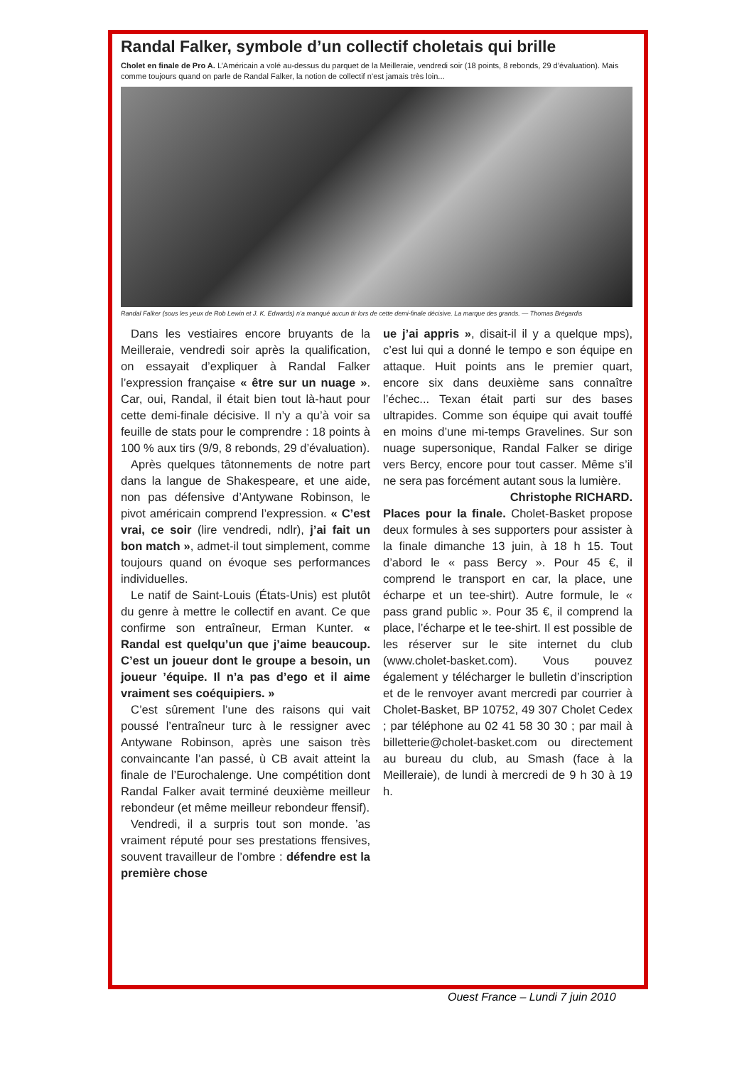Randal Falker, symbole d’un collectif choletais qui brille
Cholet en finale de Pro A. L’Américain a volé au-dessus du parquet de la Meilleraie, vendredi soir (18 points, 8 rebonds, 29 d’évaluation). Mais comme toujours quand on parle de Randal Falker, la notion de collectif n’est jamais très loin...
Randal Falker (sous les yeux de Rob Lewin et J. K. Edwards) n’a manqué aucun tir lors de cette demi-finale décisive. La marque des grands. — Thomas Brégardis
Dans les vestiaires encore bruyants de la Meilleraie, vendredi soir après la qualification, on essayait d’expliquer à Randal Falker l’expression française « être sur un nuage ». Car, oui, Randal, il était bien tout là-haut pour cette demi-finale décisive. Il n’y a qu’à voir sa feuille de stats pour le comprendre : 18 points à 100 % aux tirs (9/9, 8 rebonds, 29 d’évaluation).
Après quelques tâtonnements de notre part dans la langue de Shakespeare, et une aide, non pas défensive d’Antywane Robinson, le pivot américain comprend l’expression. « C’est vrai, ce soir (lire vendredi, ndlr), j’ai fait un bon match », admet-il tout simplement, comme toujours quand on évoque ses performances individuelles.
Le natif de Saint-Louis (États-Unis) est plutôt du genre à mettre le collectif en avant. Ce que confirme son entraîneur, Erman Kunter. « Randal est quelqu’un que j’aime beaucoup. C’est un joueur dont le groupe a besoin, un joueur ’équipe. Il n’a pas d’ego et il aime vraiment ses coéquipiers. »
C’est sûrement l’une des raisons qui vait poussé l’entraîneur turc à le ressigner avec Antywane Robinson, après une saison très convaincante l’an passé, ù CB avait atteint la finale de l’Eurochalenge. Une compétition dont Randal Falker avait terminé deuxième meilleur rebondeur (et même meilleur rebondeur ffensif).
Vendredi, il a surpris tout son monde. ’as vraiment réputé pour ses prestations ffensives, souvent travailleur de l’ombre : défendre est la première chose
ue j’ai appris », disait-il il y a quelque mps), c’est lui qui a donné le tempo e son équipe en attaque. Huit points ans le premier quart, encore six dans deuxième sans connaître l’échec... Texan était parti sur des bases ultrapides. Comme son équipe qui avait touffé en moins d’une mi-temps Gravelines. Sur son nuage supersonique, Randal Falker se dirige vers Bercy, encore pour tout casser. Même s’il ne sera pas forcément autant sous la lumière.
Christophe RICHARD.
Places pour la finale. Cholet-Basket propose deux formules à ses supporters pour assister à la finale dimanche 13 juin, à 18 h 15. Tout d’abord le « pass Bercy ». Pour 45 €, il comprend le transport en car, la place, une écharpe et un tee-shirt). Autre formule, le « pass grand public ». Pour 35 €, il comprend la place, l’écharpe et le tee-shirt. Il est possible de les réserver sur le site internet du club (www.cholet-basket.com). Vous pouvez également y télécharger le bulletin d’inscription et de le renvoyer avant mercredi par courrier à Cholet-Basket, BP 10752, 49 307 Cholet Cedex ; par téléphone au 02 41 58 30 30 ; par mail à billetterie@cholet-basket.com ou directement au bureau du club, au Smash (face à la Meilleraie), de lundi à mercredi de 9 h 30 à 19 h.
Ouest France – Lundi 7 juin 2010